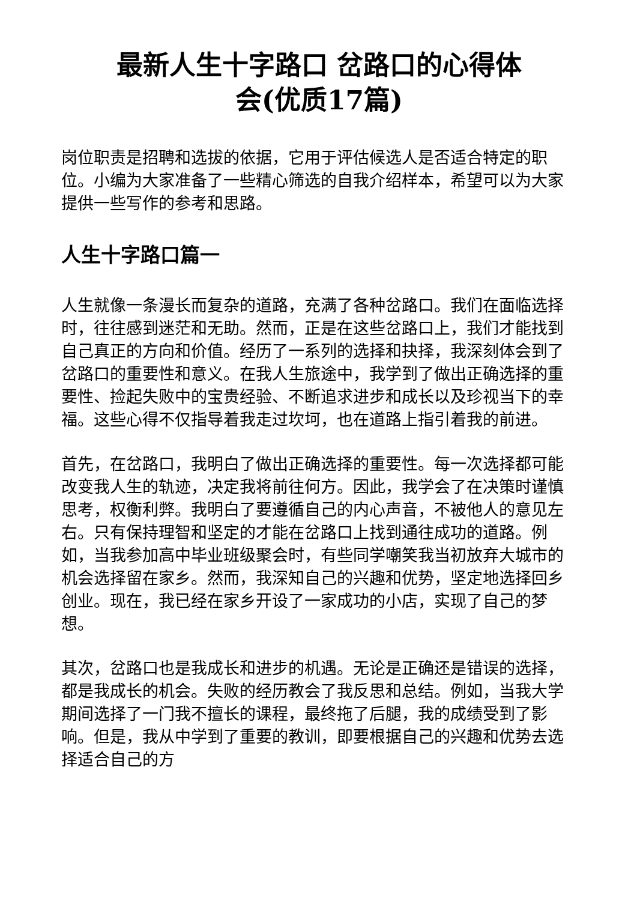最新人生十字路口 岔路口的心得体
会(优质17篇)
岗位职责是招聘和选拔的依据，它用于评估候选人是否适合特定的职位。小编为大家准备了一些精心筛选的自我介绍样本，希望可以为大家提供一些写作的参考和思路。
人生十字路口篇一
人生就像一条漫长而复杂的道路，充满了各种岔路口。我们在面临选择时，往往感到迷茫和无助。然而，正是在这些岔路口上，我们才能找到自己真正的方向和价值。经历了一系列的选择和抉择，我深刻体会到了岔路口的重要性和意义。在我人生旅途中，我学到了做出正确选择的重要性、捡起失败中的宝贵经验、不断追求进步和成长以及珍视当下的幸福。这些心得不仅指导着我走过坎坷，也在道路上指引着我的前进。
首先，在岔路口，我明白了做出正确选择的重要性。每一次选择都可能改变我人生的轨迹，决定我将前往何方。因此，我学会了在决策时谨慎思考，权衡利弊。我明白了要遵循自己的内心声音，不被他人的意见左右。只有保持理智和坚定的才能在岔路口上找到通往成功的道路。例如，当我参加高中毕业班级聚会时，有些同学嘲笑我当初放弃大城市的机会选择留在家乡。然而，我深知自己的兴趣和优势，坚定地选择回乡创业。现在，我已经在家乡开设了一家成功的小店，实现了自己的梦想。
其次，岔路口也是我成长和进步的机遇。无论是正确还是错误的选择，都是我成长的机会。失败的经历教会了我反思和总结。例如，当我大学期间选择了一门我不擅长的课程，最终拖了后腿，我的成绩受到了影响。但是，我从中学到了重要的教训，即要根据自己的兴趣和优势去选择适合自己的方